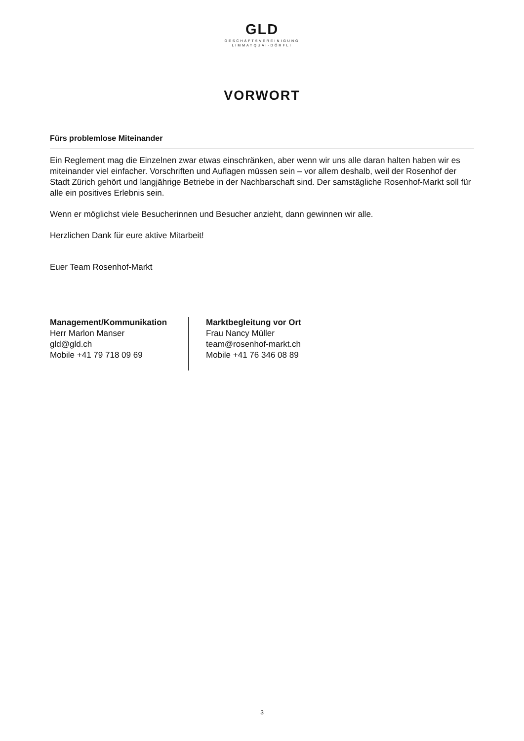GLD
GESCHÄFTSVEREINIGUNG
LIMMATQUAI-DÖRFLI
VORWORT
Fürs problemlose Miteinander
Ein Reglement mag die Einzelnen zwar etwas einschränken, aber wenn wir uns alle daran halten haben wir es miteinander viel einfacher. Vorschriften und Auflagen müssen sein – vor allem deshalb, weil der Rosenhof der Stadt Zürich gehört und langjährige Betriebe in der Nachbarschaft sind. Der samstägliche Rosenhof-Markt soll für alle ein positives Erlebnis sein.
Wenn er möglichst viele Besucherinnen und Besucher anzieht, dann gewinnen wir alle.
Herzlichen Dank für eure aktive Mitarbeit!
Euer Team Rosenhof-Markt
Management/Kommunikation
Herr Marlon Manser
gld@gld.ch
Mobile +41 79 718 09 69
Marktbegleitung vor Ort
Frau Nancy Müller
team@rosenhof-markt.ch
Mobile +41 76 346 08 89
3